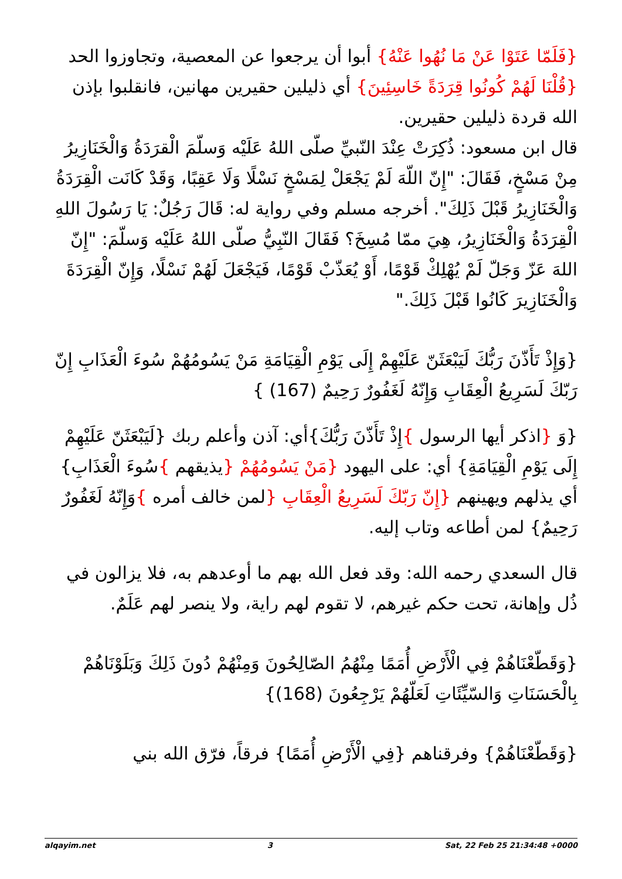{فَلَمّا عَتَوْا عَنْ مَا نُهُوا عَنْهُ} أبوا أن يرجعوا عن المعصية، وتجاوزوا الحد {قُلْنَا لَهُمْ كُونُوا قِرَدَةً خَاسِئِينَ} أي ذليلين حقيرين مهانين، فانقلبوا بإذن الله قردة ذليلين حقيرين.
قال ابن مسعود: ذُكِرَتْ عِنْدَ النّبيِّ صلّى اللهُ عَلَيْه وَسلّمَ الْقرَدَةُ وَالْخَنَازِيرُ مِنْ مَسْخٍ، فَقَالَ: "إِنّ اللّهَ لَمْ يَجْعَلْ لِمَسْخٍ نَسْلًا وَلَا عَقِبًا، وَقَدْ كَانَت الْقِرَدَةُ وَالْخَنَازِيرُ قَبْلَ ذَلِكَ". أخرجه مسلم وفي رواية له: قَالَ رَجُلٌ: يَا رَسُولَ اللهِ الْقِرَدَةُ وَالْخَنَازِيرُ، هِيَ ممّا مُسِخَ؟ فَقَالَ النّبِيُّ صلّى اللهُ عَلَيْه وَسلّمَ: "إِنّ اللهَ عَزّ وَجَلّ لَمْ يُهْلِكْ قَوْمًا، أَوْ يُعَذّبْ قَوْمًا، فَيَجْعَلَ لَهُمْ نَسْلًا، وَإِنّ الْقِرَدَةَ وَالْخَنَازِيرَ كَانُوا قَبْلَ ذَلِكَ."
{وَإِذْ تَأَذّنَ رَبُّكَ لَيَبْعَثَنّ عَلَيْهِمْ إِلَى يَوْمِ الْقِيَامَةِ مَنْ يَسُومُهُمْ سُوءَ الْعَذَابِ إِنّ رَبّكَ لَسَرِيعُ الْعِقَابِ وَإِنّهُ لَغَفُورٌ رَحِيمٌ (167) }
{وَ {اذكر أيها الرسول }إِذْ تَأَذّنَ رَبُّكَ}أي: آذن وأعلم ربك {لَيَبْعَثَنّ عَلَيْهِمْ إِلَى يَوْمِ الْقِيَامَةِ} أي: على اليهود {مَنْ يَسُومُهُمْ {يذيقهم }سُوءَ الْعَذَابِ} أي يذلهم ويهينهم {إِنّ رَبّكَ لَسَرِيعُ الْعِقَابِ {لمن خالف أمره }وَإِنّهُ لَغَفُورٌ رَحِيمٌ} لمن أطاعه وتاب إليه.
قال السعدي رحمه الله: وقد فعل الله بهم ما أوعدهم به، فلا يزالون في ذُل وإهانة، تحت حكم غيرهم، لا تقوم لهم راية، ولا ينصر لهم عَلَمٌ.
{وَقَطّعْنَاهُمْ فِي الْأَرْضِ أُمَمًا مِنْهُمُ الصّالِحُونَ وَمِنْهُمْ دُونَ ذَلِكَ وَبَلَوْنَاهُمْ بِالْحَسَنَاتِ وَالسّيِّئَاتِ لَعَلّهُمْ يَرْجِعُونَ (168)}
{وَقَطّعْنَاهُمْ} وفرقناهم {فِي الْأَرْضِ أُمَمًا} فرقاً، فرّق الله بني
alqayim.net 3 Sat, 22 Feb 25 21:34:48 +0000